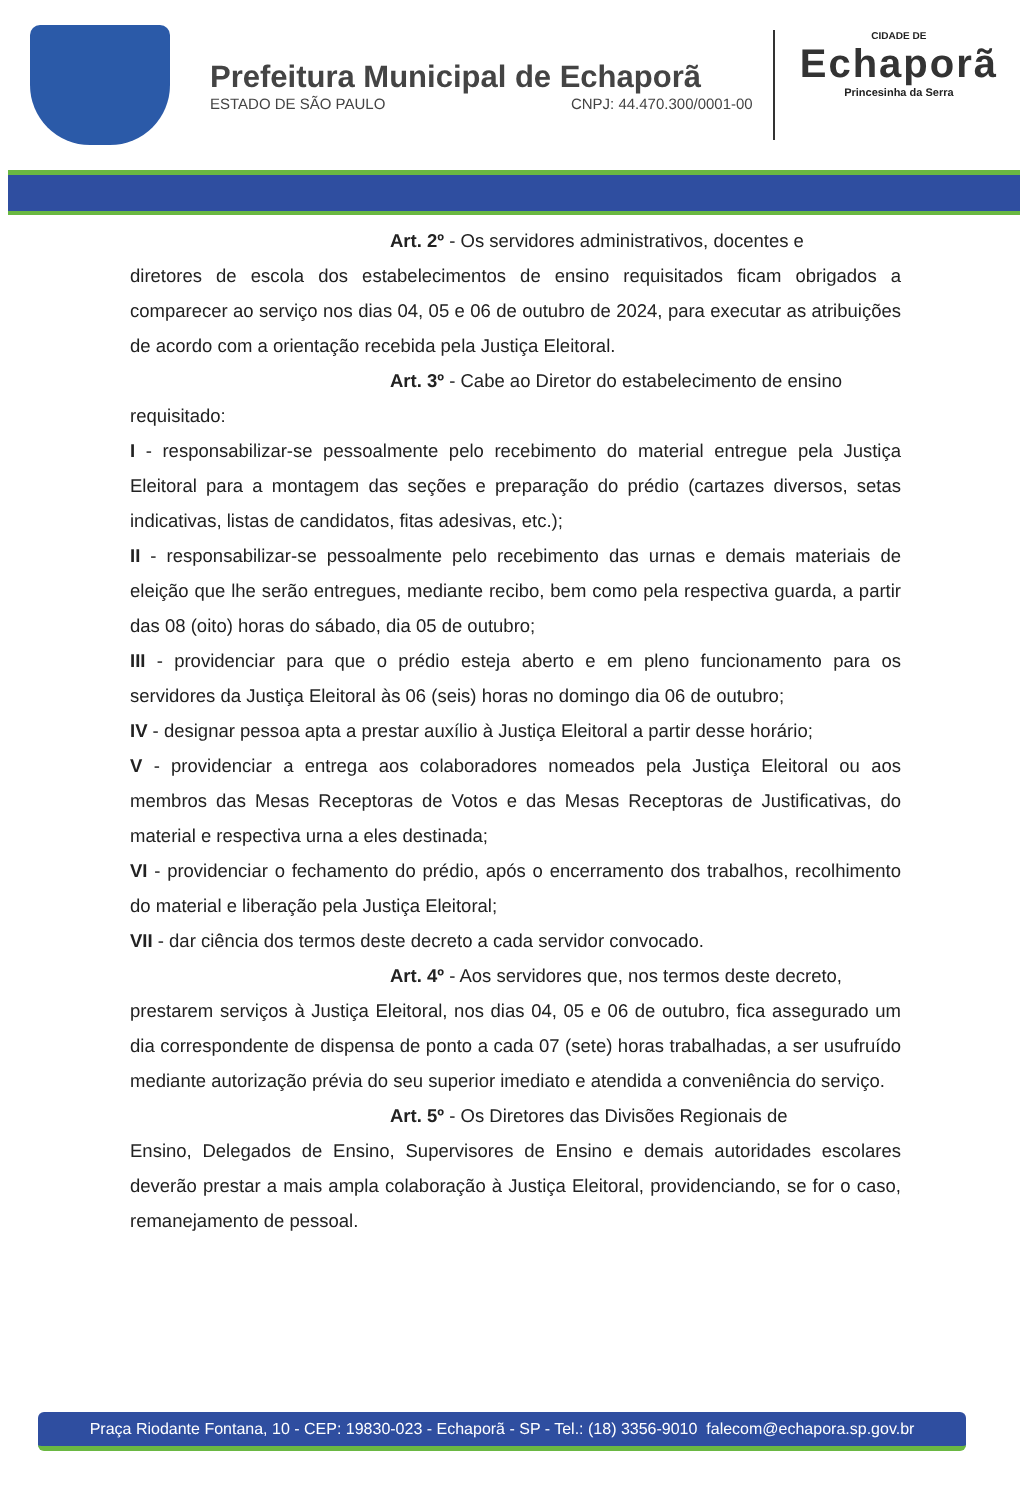Prefeitura Municipal de Echaporã
ESTADO DE SÃO PAULO CNPJ: 44.470.300/0001-00
CIDADE DE
Echaporã
Princesinha da Serra
Art. 2º - Os servidores administrativos, docentes e
diretores de escola dos estabelecimentos de ensino requisitados ficam obrigados a comparecer ao serviço nos dias 04, 05 e 06 de outubro de 2024, para executar as atribuições de acordo com a orientação recebida pela Justiça Eleitoral.
Art. 3º - Cabe ao Diretor do estabelecimento de ensino
requisitado:
I - responsabilizar-se pessoalmente pelo recebimento do material entregue pela Justiça Eleitoral para a montagem das seções e preparação do prédio (cartazes diversos, setas indicativas, listas de candidatos, fitas adesivas, etc.);
II - responsabilizar-se pessoalmente pelo recebimento das urnas e demais materiais de eleição que lhe serão entregues, mediante recibo, bem como pela respectiva guarda, a partir das 08 (oito) horas do sábado, dia 05 de outubro;
III - providenciar para que o prédio esteja aberto e em pleno funcionamento para os servidores da Justiça Eleitoral às 06 (seis) horas no domingo dia 06 de outubro;
IV - designar pessoa apta a prestar auxílio à Justiça Eleitoral a partir desse horário;
V - providenciar a entrega aos colaboradores nomeados pela Justiça Eleitoral ou aos membros das Mesas Receptoras de Votos e das Mesas Receptoras de Justificativas, do material e respectiva urna a eles destinada;
VI - providenciar o fechamento do prédio, após o encerramento dos trabalhos, recolhimento do material e liberação pela Justiça Eleitoral;
VII - dar ciência dos termos deste decreto a cada servidor convocado.
Art. 4º - Aos servidores que, nos termos deste decreto,
prestarem serviços à Justiça Eleitoral, nos dias 04, 05 e 06 de outubro, fica assegurado um dia correspondente de dispensa de ponto a cada 07 (sete) horas trabalhadas, a ser usufruído mediante autorização prévia do seu superior imediato e atendida a conveniência do serviço.
Art. 5º - Os Diretores das Divisões Regionais de
Ensino, Delegados de Ensino, Supervisores de Ensino e demais autoridades escolares deverão prestar a mais ampla colaboração à Justiça Eleitoral, providenciando, se for o caso, remanejamento de pessoal.
Praça Riodante Fontana, 10 - CEP: 19830-023 - Echaporã - SP - Tel.: (18) 3356-9010 falecom@echapora.sp.gov.br